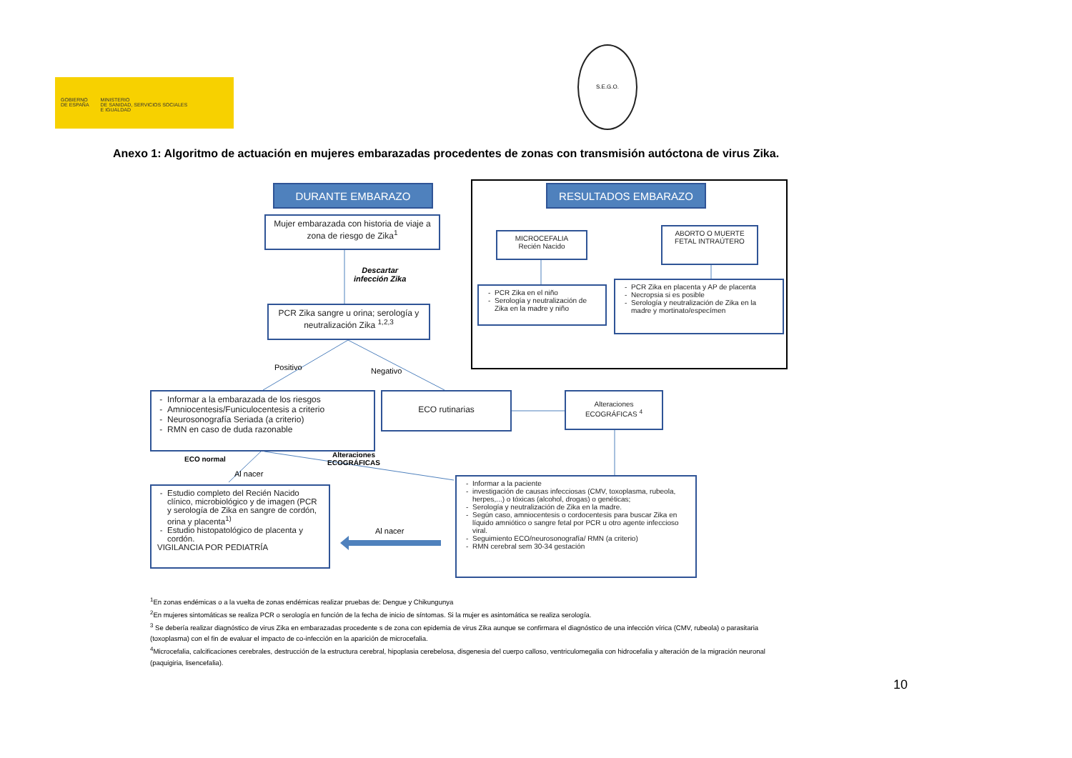GOBIERNO
DE ESPAÑA
MINISTERIO
DE SANIDAD, SERVICIOS SOCIALES
E IGUALDAD
S.E.G.O.
Anexo 1: Algoritmo de actuación en mujeres embarazadas procedentes de zonas con transmisión autóctona de virus Zika.
DURANTE EMBARAZO RESULTADOS EMBARAZO
Mujer embarazada con historia de viaje a zona de riesgo de Zika<sup>1</sup>
Descartar
infección Zika
PCR Zika sangre u orina; serología y neutralización Zika <sup>1,2,3</sup>
MICROCEFALIA
Recién Nacido
ABORTO O MUERTE FETAL INTRAÚTERO
PCR Zika en el niño
Serología y neutralización de Zika en la madre y niño
PCR Zika en placenta y AP de placenta
Necropsia si es posible
Serología y neutralización de Zika en la madre y mortinato/especímen
Positivo Negativo
Informar a la embarazada de los riesgos
Amniocentesis/Funiculocentesis a criterio
Neurosonografía Seriada (a criterio)
RMN en caso de duda razonable
ECO rutinarias
Alteraciones ECOGRÁFICAS <sup>4</sup>
ECO normal
Alteraciones
ECOGRÁFICAS
Al nacer
Estudio completo del Recién Nacido clínico, microbiológico y de imagen (PCR y serología de Zika en sangre de cordón, orina y placenta<sup>1)</sup>
Estudio histopatológico de placenta y cordón.
VIGILANCIA POR PEDIATRÍA
Al nacer
Informar a la paciente
investigación de causas infecciosas (CMV, toxoplasma, rubeola, herpes,...) o tóxicas (alcohol, drogas) o genéticas;
Serología y neutralización de Zika en la madre.
Según caso, amniocentesis o cordocentesis para buscar Zika en líquido amniótico o sangre fetal por PCR u otro agente infeccioso viral.
Seguimiento ECO/neurosonografía/ RMN (a criterio)
RMN cerebral sem 30-34 gestación
<sup>1</sup> En zonas endémicas o a la vuelta de zonas endémicas realizar pruebas de: Dengue y Chikungunya
<sup>2</sup> En mujeres sintomáticas se realiza PCR o serología en función de la fecha de inicio de síntomas. Si la mujer es asintomática se realiza serología.
<sup>3</sup> Se debería realizar diagnóstico de virus Zika en embarazadas procedente s de zona con epidemia de virus Zika aunque se confirmara el diagnóstico de una infección vírica (CMV, rubeola) o parasitaria (toxoplasma) con el fin de evaluar el impacto de co-infección en la aparición de microcefalia.
<sup>4</sup> Microcefalia, calcificaciones cerebrales, destrucción de la estructura cerebral, hipoplasia cerebelosa, disgenesia del cuerpo calloso, ventriculomegalia con hidrocefalia y alteración de la migración neuronal (paquigiria, lisencefalia).
10